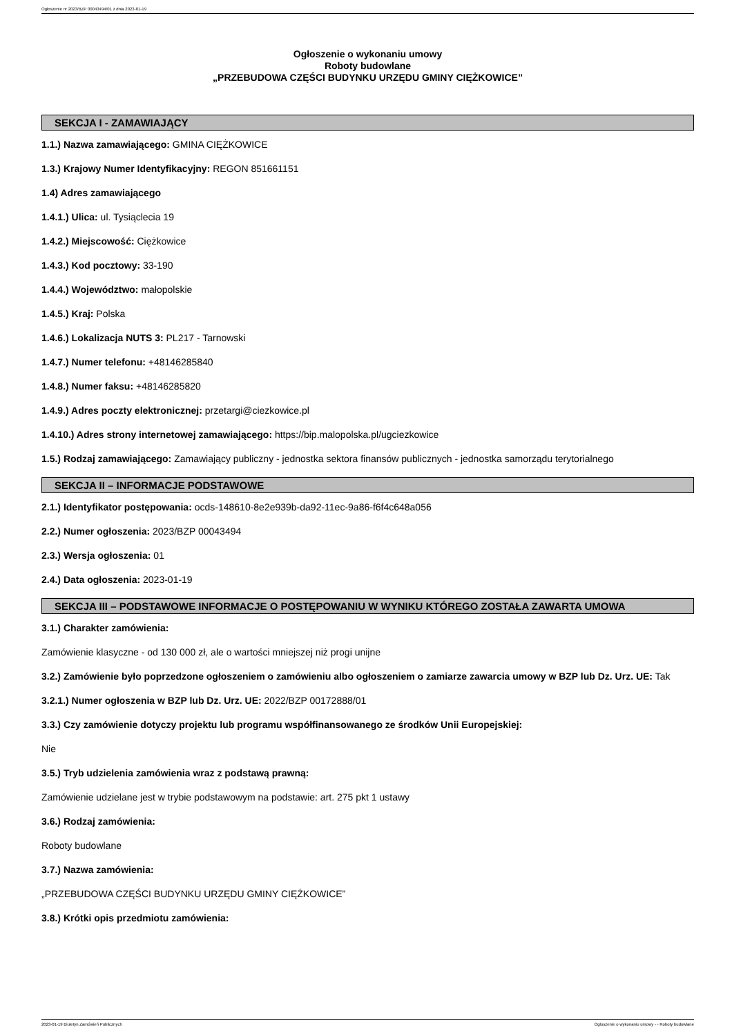Ogłoszenie nr 2023/BZP 00043494/01 z dnia 2023-01-19
Ogłoszenie o wykonaniu umowy
Roboty budowlane
„PRZEBUDOWA CZĘŚCI BUDYNKU URZĘDU GMINY CIĘŻKOWICE”
SEKCJA I - ZAMAWIAJĄCY
1.1.) Nazwa zamawiającego: GMINA CIĘŻKOWICE
1.3.) Krajowy Numer Identyfikacyjny: REGON 851661151
1.4) Adres zamawiającego
1.4.1.) Ulica: ul. Tysiąclecia 19
1.4.2.) Miejscowość: Ciężkowice
1.4.3.) Kod pocztowy: 33-190
1.4.4.) Województwo: małopolskie
1.4.5.) Kraj: Polska
1.4.6.) Lokalizacja NUTS 3: PL217 - Tarnowski
1.4.7.) Numer telefonu: +48146285840
1.4.8.) Numer faksu: +48146285820
1.4.9.) Adres poczty elektronicznej: przetargi@ciezkowice.pl
1.4.10.) Adres strony internetowej zamawiającego: https://bip.malopolska.pl/ugciezkowice
1.5.) Rodzaj zamawiającego: Zamawiający publiczny - jednostka sektora finansów publicznych - jednostka samorządu terytorialnego
SEKCJA II – INFORMACJE PODSTAWOWE
2.1.) Identyfikator postępowania: ocds-148610-8e2e939b-da92-11ec-9a86-f6f4c648a056
2.2.) Numer ogłoszenia: 2023/BZP 00043494
2.3.) Wersja ogłoszenia: 01
2.4.) Data ogłoszenia: 2023-01-19
SEKCJA III – PODSTAWOWE INFORMACJE O POSTĘPOWANIU W WYNIKU KTÓREGO ZOSTAŁA ZAWARTA UMOWA
3.1.) Charakter zamówienia:
Zamówienie klasyczne - od 130 000 zł, ale o wartości mniejszej niż progi unijne
3.2.) Zamówienie było poprzedzone ogłoszeniem o zamówieniu albo ogłoszeniem o zamiarze zawarcia umowy w BZP lub Dz. Urz. UE: Tak
3.2.1.) Numer ogłoszenia w BZP lub Dz. Urz. UE: 2022/BZP 00172888/01
3.3.) Czy zamówienie dotyczy projektu lub programu współfinansowanego ze środków Unii Europejskiej:
Nie
3.5.) Tryb udzielenia zamówienia wraz z podstawą prawną:
Zamówienie udzielane jest w trybie podstawowym na podstawie: art. 275 pkt 1 ustawy
3.6.) Rodzaj zamówienia:
Roboty budowlane
3.7.) Nazwa zamówienia:
„PRZEBUDOWA CZĘŚCI BUDYNKU URZĘDU GMINY CIĘŻKOWICE”
3.8.) Krótki opis przedmiotu zamówienia:
2023-01-19 Biuletyn Zamówień Publicznych Ogłoszenie o wykonaniu umowy - - Roboty budowlane